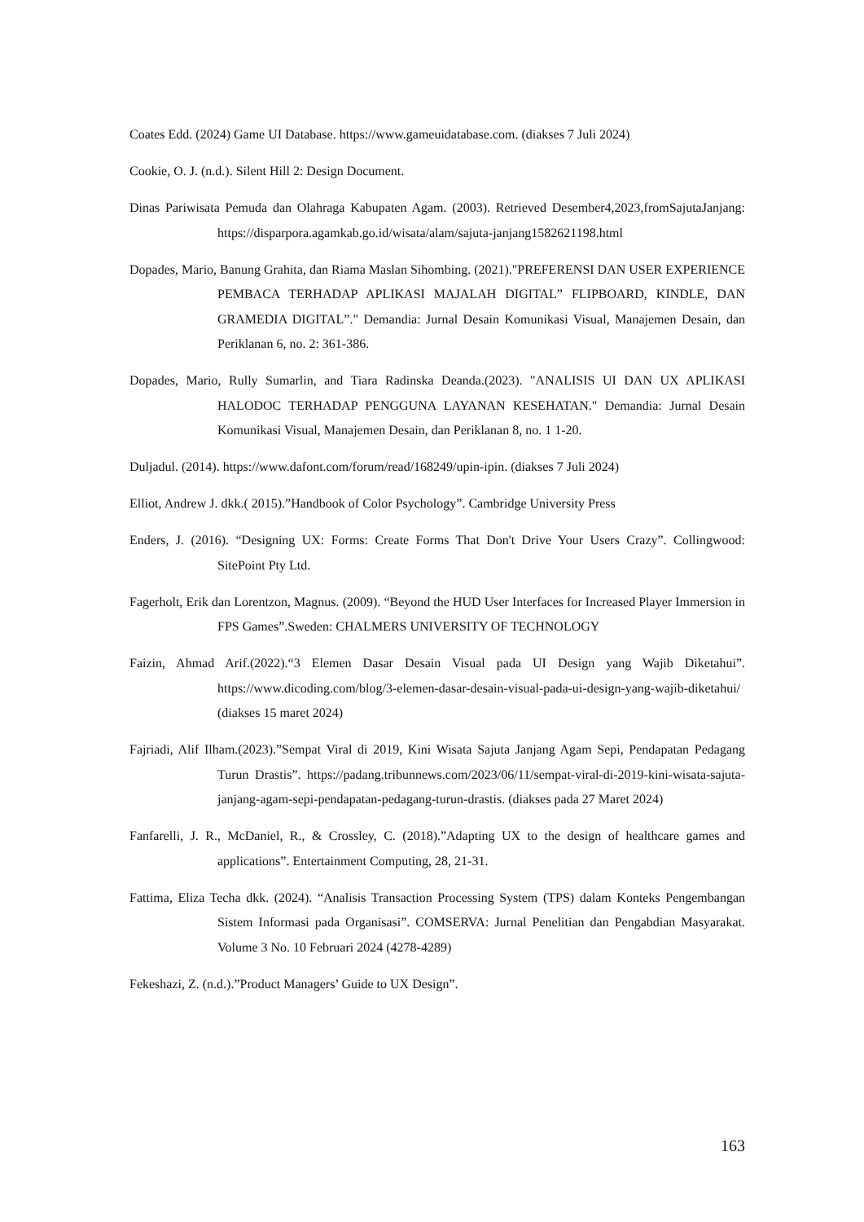Coates Edd. (2024) Game UI Database. https://www.gameuidatabase.com. (diakses 7 Juli 2024)
Cookie, O. J. (n.d.). Silent Hill 2: Design Document.
Dinas Pariwisata Pemuda dan Olahraga Kabupaten Agam. (2003). Retrieved Desember4,2023,fromSajutaJanjang: https://disparpora.agamkab.go.id/wisata/alam/sajuta-janjang1582621198.html
Dopades, Mario, Banung Grahita, dan Riama Maslan Sihombing. (2021)."PREFERENSI DAN USER EXPERIENCE PEMBACA TERHADAP APLIKASI MAJALAH DIGITAL” FLIPBOARD, KINDLE, DAN GRAMEDIA DIGITAL”." Demandia: Jurnal Desain Komunikasi Visual, Manajemen Desain, dan Periklanan 6, no. 2: 361-386.
Dopades, Mario, Rully Sumarlin, and Tiara Radinska Deanda.(2023). "ANALISIS UI DAN UX APLIKASI HALODOC TERHADAP PENGGUNA LAYANAN KESEHATAN." Demandia: Jurnal Desain Komunikasi Visual, Manajemen Desain, dan Periklanan 8, no. 1 1-20.
Duljadul. (2014). https://www.dafont.com/forum/read/168249/upin-ipin. (diakses 7 Juli 2024)
Elliot, Andrew J. dkk.( 2015).”Handbook of Color Psychology”. Cambridge University Press
Enders, J. (2016). “Designing UX: Forms: Create Forms That Don't Drive Your Users Crazy”. Collingwood: SitePoint Pty Ltd.
Fagerholt, Erik dan Lorentzon, Magnus. (2009). “Beyond the HUD User Interfaces for Increased Player Immersion in FPS Games”.Sweden: CHALMERS UNIVERSITY OF TECHNOLOGY
Faizin, Ahmad Arif.(2022).“3 Elemen Dasar Desain Visual pada UI Design yang Wajib Diketahui”. https://www.dicoding.com/blog/3-elemen-dasar-desain-visual-pada-ui-design-yang-wajib-diketahui/ (diakses 15 maret 2024)
Fajriadi, Alif Ilham.(2023).”Sempat Viral di 2019, Kini Wisata Sajuta Janjang Agam Sepi, Pendapatan Pedagang Turun Drastis”. https://padang.tribunnews.com/2023/06/11/sempat-viral-di-2019-kini-wisata-sajuta-janjang-agam-sepi-pendapatan-pedagang-turun-drastis. (diakses pada 27 Maret 2024)
Fanfarelli, J. R., McDaniel, R., & Crossley, C. (2018).”Adapting UX to the design of healthcare games and applications”. Entertainment Computing, 28, 21-31.
Fattima, Eliza Techa dkk. (2024). “Analisis Transaction Processing System (TPS) dalam Konteks Pengembangan Sistem Informasi pada Organisasi”. COMSERVA: Jurnal Penelitian dan Pengabdian Masyarakat. Volume 3 No. 10 Februari 2024 (4278-4289)
Fekeshazi, Z. (n.d.).”Product Managers’ Guide to UX Design”.
163